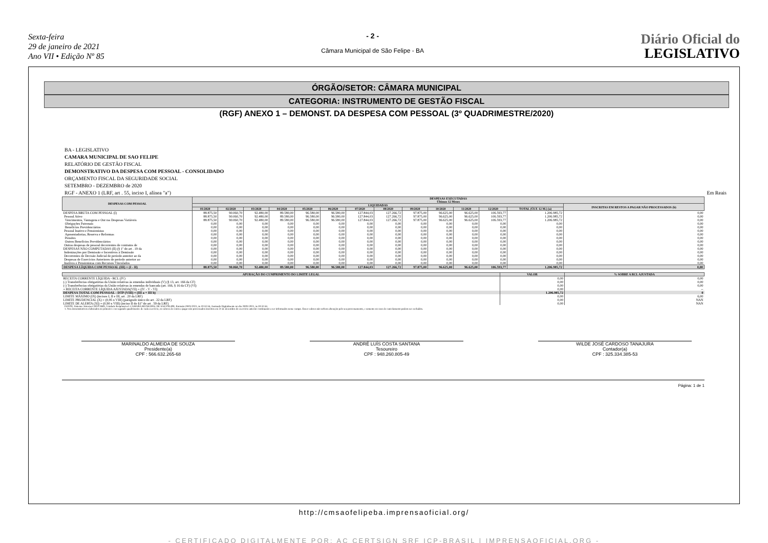Sexta-feira
29 de janeiro de 2021
Ano VII • Edição Nº 85
- 2 -
Câmara Municipal de São Felipe - BA
Diário Oficial do
LEGISLATIVO
ÓRGÃO/SETOR: CÂMARA MUNICIPAL
CATEGORIA: INSTRUMENTO DE GESTÃO FISCAL
(RGF) ANEXO 1 – DEMONST. DA DESPESA COM PESSOAL (3º QUADRIMESTRE/2020)
BA - LEGISLATIVO
CAMARA MUNICIPAL DE SAO FELIPE
RELATÓRIO DE GESTÃO FISCAL
DEMONSTRATIVO DA DESPESA COM PESSOAL - CONSOLIDADO
ORÇAMENTO FISCAL DA SEGURIDADE SOCIAL
SETEMBRO - DEZEMBRO de 2020
RGF - ANEXO 1 (LRF, art . 55, inciso I, alínea "a") Em Reais
| DESPESAS COM PESSOAL | DESPESAS EXECUTADAS Últimos 12 Meses | | | | | | | | | | | | | |
| --- | --- | --- | --- | --- | --- | --- | --- | --- | --- | --- | --- | --- | --- | --- |
| | LIQUIDADAS | | | | | | | | | | | | | INSCRITAS EM RESTOS A PAGAR NÃO PROCESSADOS (b) |
| | 01/2020 | 02/2020 | 03/2020 | 04/2020 | 05/2020 | 06/2020 | 07/2020 | 08/2020 | 09/2020 | 10/2020 | 11/2020 | 12/2020 | TOTAL (ÚLT. 12 M.) (a) | |
| DESPESA BRUTA COM PESSOAL (I) | 88.875,50 | 90.060,70 | 92.480,00 | 89.580,00 | 96.580,00 | 96.580,00 | 127.844,03 | 127.266,72 | 97.875,00 | 96.625,00 | 96.625,00 | 106.593,77 | 1.206.985,72 | 0,00 |
| Pessoal Ativo | 88.875,50 | 90.060,70 | 92.480,00 | 89.580,00 | 96.580,00 | 96.580,00 | 127.844,03 | 127.266,72 | 97.875,00 | 96.625,00 | 96.625,00 | 106.593,77 | 1.206.985,72 | 0,00 |
| Vencimentos, Vantagens e Out ras Despesas Variáveis | 88.875,50 | 90.060,70 | 92.480,00 | 89.580,00 | 96.580,00 | 96.580,00 | 127.844,03 | 127.266,72 | 97.875,00 | 96.625,00 | 96.625,00 | 106.593,77 | 1.206.985,72 | 0,00 |
| Obrigações Patronais | 0,00 | 0,00 | 0,00 | 0,00 | 0,00 | 0,00 | 0,00 | 0,00 | 0,00 | 0,00 | 0,00 | 0,00 | 0,00 | 0,00 |
| Benefícios Previdenciários | 0,00 | 0,00 | 0,00 | 0,00 | 0,00 | 0,00 | 0,00 | 0,00 | 0,00 | 0,00 | 0,00 | 0,00 | 0,00 | 0,00 |
| Pessoal Inativo e Pensionistas | 0,00 | 0,00 | 0,00 | 0,00 | 0,00 | 0,00 | 0,00 | 0,00 | 0,00 | 0,00 | 0,00 | 0,00 | 0,00 | 0,00 |
| Aposentadorias, Reserva e Reformas | 0,00 | 0,00 | 0,00 | 0,00 | 0,00 | 0,00 | 0,00 | 0,00 | 0,00 | 0,00 | 0,00 | 0,00 | 0,00 | 0,00 |
| Pensões | 0,00 | 0,00 | 0,00 | 0,00 | 0,00 | 0,00 | 0,00 | 0,00 | 0,00 | 0,00 | 0,00 | 0,00 | 0,00 | 0,00 |
| Outros Benefícios Previdenciários | 0,00 | 0,00 | 0,00 | 0,00 | 0,00 | 0,00 | 0,00 | 0,00 | 0,00 | 0,00 | 0,00 | 0,00 | 0,00 | 0,00 |
| Outras despesas de pessoal decorrentes de contratos de | 0,00 | 0,00 | 0,00 | 0,00 | 0,00 | 0,00 | 0,00 | 0,00 | 0,00 | 0,00 | 0,00 | 0,00 | 0,00 | 0,00 |
| DESPESAS NÃO COMPUTADAS (II) (§ 1º do art . 19 da | 0,00 | 0,00 | 0,00 | 0,00 | 0,00 | 0,00 | 0,00 | 0,00 | 0,00 | 0,00 | 0,00 | 0,00 | 0,00 | 0,00 |
| Indenizações por Demissão e Incentivos à Demissão | 0,00 | 0,00 | 0,00 | 0,00 | 0,00 | 0,00 | 0,00 | 0,00 | 0,00 | 0,00 | 0,00 | 0,00 | 0,00 | 0,00 |
| Decorrentes de Decisão Judicial de período anterior ao da | 0,00 | 0,00 | 0,00 | 0,00 | 0,00 | 0,00 | 0,00 | 0,00 | 0,00 | 0,00 | 0,00 | 0,00 | 0,00 | 0,00 |
| Despesas de Exercícios Anteriores de período anterior ao | 0,00 | 0,00 | 0,00 | 0,00 | 0,00 | 0,00 | 0,00 | 0,00 | 0,00 | 0,00 | 0,00 | 0,00 | 0,00 | 0,00 |
| Inativos e Pensionistas com Recursos Vinculados | 0,00 | 0,00 | 0,00 | 0,00 | 0,00 | 0,00 | 0,00 | 0,00 | 0,00 | 0,00 | 0,00 | 0,00 | 0,00 | 0,00 |
| DESPESA LÍQUIDA COM PESSOAL (III) = (I - II) | 88.875,50 | 90.060,70 | 92.480,00 | 89.580,00 | 96.580,00 | 96.580,00 | 127.844,03 | 127.266,72 | 97.875,00 | 96.625,00 | 96.625,00 | 106.593,77 | 1.206.985,72 | 0,00 |
| APURAÇÃO DO CUMPRIMENTO DO LIMITE LEGAL | VALOR | % SOBRE A RCL AJUSTADA |
| --- | --- | --- |
| RECEITA CORRENTE LÍQUIDA - RCL (IV) | 0,00 | 0,00 |
| (-) Transferências obrigatórias da União relativas às emendas individuais (V) (§ 13, art. 166 da CF) | 0,00 | 0,00 |
| (-) Transferências obrigatórias da União relativas às emendas de bancada (art. 166, § 16 da CF) (VI) | 0,00 | 0,00 |
| = RECEITA CORRENTE LÍQUIDA AJUSTADA(VII) = (IV - V - VI) | 0,00 | -- |
| DESPESA TOTAL COM PESSOAL - DTP (VIII) = (III a + III b) | 1.206.985,72 | 0 |
| LIMITE MÁXIMO (IX) (incisos I, II e III, art . 20 da LRF) | 0,00 | 6,00 |
| LIMITE PRUDENCIAL (X) = (0,95 x VIII) (parágrafo único do art . 22 da LRF) | 0,00 | NAN |
| LIMITE DE ALERTA (XI) = (0,90 x VIII) (inciso II do §1º do art . 59 da LRF) | 0,00 | NAN |
FONTE: Sistema: Sistema CONTÁBIL, Unidade Responsável: CAMARA MUNICIPAL DE SAO FELIPE, Emissão:29/01/2021, às 10:32:34, Assinado Digitalmente no dia 29/01/2021, às 10:32:34.
1. Nos demonstrativos elaborados no primeiro e no segundo quadrimestre de cada exercício, os valores de restos a pagar não processados inscritos em 31 de dezembro do exercício anterior continuarão a ser informados nesse campo. Esses valores não sofrem alteração pelo seu processamento, e somente no caso de cancelamento podem ser excluídos.
MARINALDO ALMEIDA DE SOUZA
Presidente(a)
CPF : 566.632.265-68
ANDRÉ LUÍS COSTA SANTANA
Tesoureiro
CPF : 948.260.805-49
WILDE JOSÉ CARDOSO TANAJURA
Contador(a)
CPF : 325.334.385-53
Página: 1 de 1
http://cmsaofelipeba.imprensaoficial.org/
- CERTIFICADO DIGITALMENTE POR: AC CERTSIGN SRF ICP-BRASIL | IMPRENSAOFICIAL.ORG -